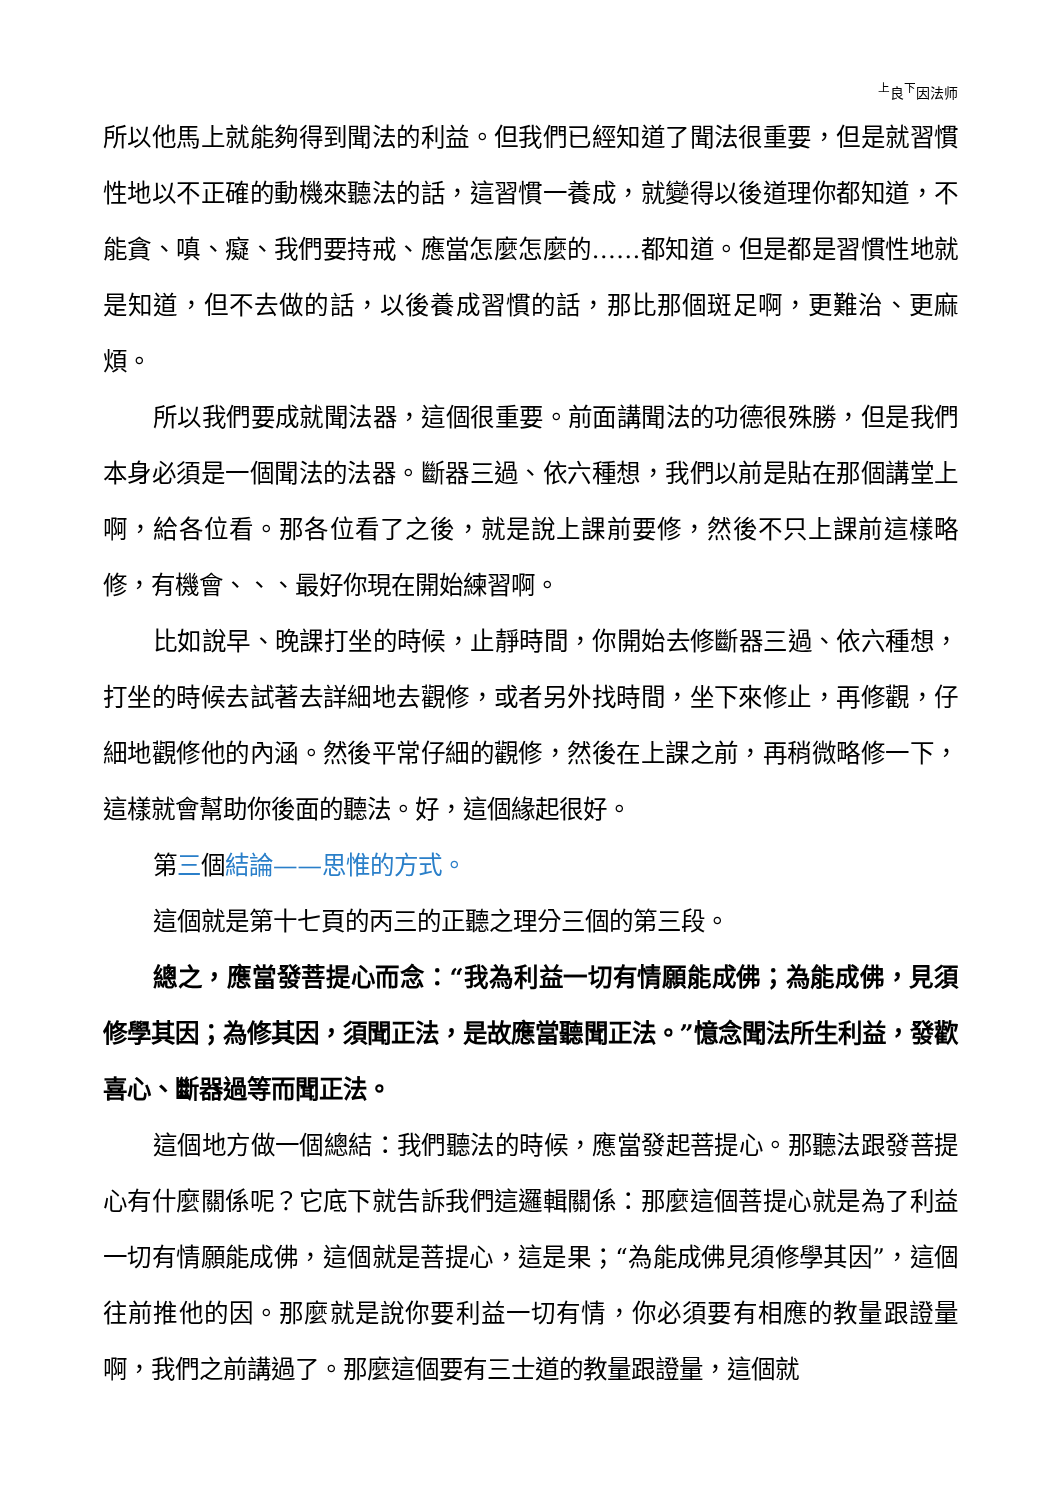<sup>上</sup>良<sup>下</sup>因法师
所以他馬上就能夠得到聞法的利益。但我們已經知道了聞法很重要，但是就習慣性地以不正確的動機來聽法的話，這習慣一養成，就變得以後道理你都知道，不能貪、嗔、癡、我們要持戒、應當怎麼怎麼的……都知道。但是都是習慣性地就是知道，但不去做的話，以後養成習慣的話，那比那個斑足啊，更難治、更麻煩。
所以我們要成就聞法器，這個很重要。前面講聞法的功德很殊勝，但是我們本身必須是一個聞法的法器。斷器三過、依六種想，我們以前是貼在那個講堂上啊，給各位看。那各位看了之後，就是說上課前要修，然後不只上課前這樣略修，有機會、、、最好你現在開始練習啊。
比如說早、晚課打坐的時候，止靜時間，你開始去修斷器三過、依六種想，打坐的時候去試著去詳細地去觀修，或者另外找時間，坐下來修止，再修觀，仔細地觀修他的內涵。然後平常仔細的觀修，然後在上課之前，再稍微略修一下，這樣就會幫助你後面的聽法。好，這個緣起很好。
第三個結論——思惟的方式。
這個就是第十七頁的丙三的正聽之理分三個的第三段。
總之，應當發菩提心而念：“我為利益一切有情願能成佛；為能成佛，見須修學其因；為修其因，須聞正法，是故應當聽聞正法。”憶念聞法所生利益，發歡喜心、斷器過等而聞正法。
這個地方做一個總結：我們聽法的時候，應當發起菩提心。那聽法跟發菩提心有什麼關係呢？它底下就告訴我們這邏輯關係：那麼這個菩提心就是為了利益一切有情願能成佛，這個就是菩提心，這是果；“為能成佛見須修學其因”，這個往前推他的因。那麼就是說你要利益一切有情，你必須要有相應的教量跟證量啊，我們之前講過了。那麼這個要有三士道的教量跟證量，這個就